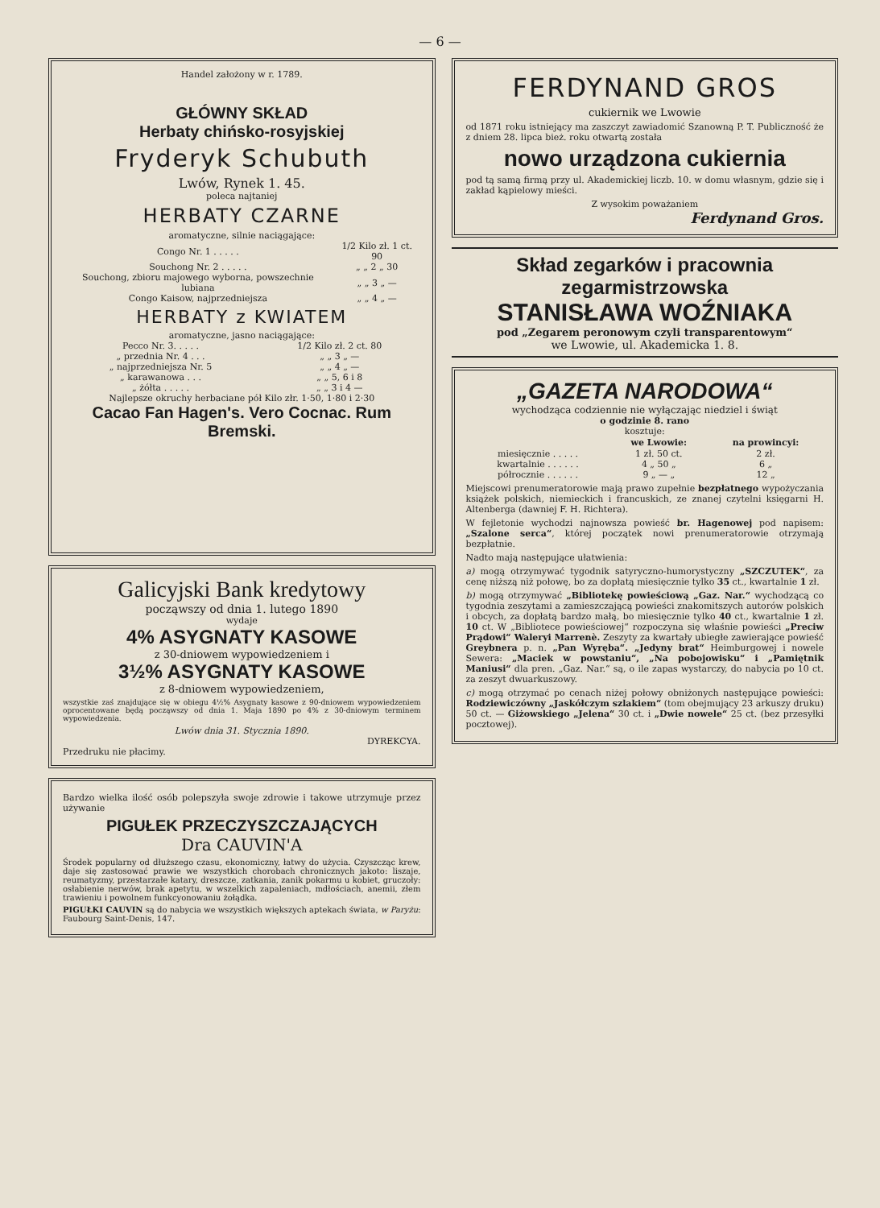— 6 —
Handel założony w r. 1789.
GŁÓWNY SKŁAD
Herbaty chińsko-rosyjskiej
Fryderyk Schubuth
Lwów, Rynek 1. 45.
poleca najtaniej
HERBATY CZARNE
aromatyczne, silnie naciągające:
| Congo Nr. 1 . . . . . | 1/2 Kilo zł. 1 ct. 90 |
| Souchong Nr. 2 . . . . . | „ „ 2 „ 30 |
| Souchong, zbioru majowego wyborna, powszechnie lubiana | „ „ 3 „ — |
| Congo Kaisow, najprzedniejsza | „ „ 4 „ — |
HERBATY z KWIATEM
aromatyczne, jasno naciągające:
| Pecco Nr. 3. . . . . | 1/2 Kilo zł. 2 ct. 80 |
| „ przednia Nr. 4 . . . | „ „ 3 „ — |
| „ najprzedniejsza Nr. 5 | „ „ 4 „ — |
| „ karawanowa . . . | „ „ 5, 6 i 8 |
| „ żółta . . . . . | „ „ 3 i 4 — |
Najlepsze okruchy herbaciane pół Kilo złr. 1·50, 1·80 i 2·30
Cacao Fan Hagen's. Vero Cocnac. Rum Bremski.
Galicyjski Bank kredytowy
począwszy od dnia 1. lutego 1890
wydaje
4% ASYGNATY KASOWE
z 30-dniowem wypowiedzeniem i
3½% ASYGNATY KASOWE
z 8-dniowem wypowiedzeniem,
wszystkie zaś znajdujące się w obiegu 4½% Asygnaty kasowe z 90-dniowem wypowiedzeniem oprocentowane będą począwszy od dnia 1. Maja 1890 po 4% z 30-dniowym terminem wypowiedzenia.
Lwów dnia 31. Stycznia 1890.
DYREKCYA.
Przedruku nie płacimy.
Bardzo wielka ilość osób polepszyła swoje zdrowie i takowe utrzymuje przez używanie
PIGUŁEK PRZECZYSZCZAJĄCYCH
Dra CAUVIN'A
Środek popularny od dłuższego czasu, ekonomiczny, łatwy do użycia. Czyszcząc krew, daje się zastosować prawie we wszystkich chorobach chronicznych jakoto: liszaje, reumatyzmy, przestarzałe katary, dreszcze, zatkania, zanik pokarmu u kobiet, gruczoły: osłabienie nerwów, brak apetytu, w wszelkich zapaleniach, mdłościach, anemii, złem trawieniu i powolnem funkcyonowaniu żołądka.
PIGUŁKI CAUVIN są do nabycia we wszystkich większych aptekach świata, w Paryżu: Faubourg Saint-Denis, 147.
FERDYNAND GROS
cukiernik we Lwowie
od 1871 roku istniejący ma zaszczyt zawiadomić Szanowną P. T. Publiczność że z dniem 28. lipca bież. roku otwartą została
nowo urządzona cukiernia
pod tą samą firmą przy ul. Akademickiej liczb. 10. w domu własnym, gdzie się i zakład kąpielowy mieści.
Z wysokim poważaniem
Ferdynand Gros.
Skład zegarków i pracownia zegarmistrzowska
STANISŁAWA WOŹNIAKA
pod „Zegarem peronowym czyli transparentowym“
we Lwowie, ul. Akademicka 1. 8.
„GAZETA NARODOWA“
wychodząca codziennie nie wyłączając niedziel i świąt
o godzinie 8. rano
kosztuje:
| | we Lwowie: | na prowincyi: |
| --- | --- | --- |
| miesięcznie . . . . . | 1 zł. 50 ct. | 2 zł. |
| kwartalnie . . . . . . | 4 „ 50 „ | 6 „ |
| półrocznie . . . . . . | 9 „ — „ | 12 „ |
Miejscowi prenumeratorowie mają prawo zupełnie bezpłatnego wypożyczania książek polskich, niemieckich i francuskich, ze znanej czytelni księgarni H. Altenberga (dawniej F. H. Richtera).
W fejletonie wychodzi najnowsza powieść br. Hagenowej pod napisem: „Szalone serca“, której początek nowi prenumeratorowie otrzymają bezpłatnie.
Nadto mają następujące ułatwienia:
a) mogą otrzymywać tygodnik satyryczno-humorystyczny „SZCZUTEK“, za cenę niższą niż połowę, bo za dopłatą miesięcznie tylko 35 ct., kwartalnie 1 zł.
b) mogą otrzymywać „Bibliotekę powieściową „Gaz. Nar.“ wychodzącą co tygodnia zeszytami a zamieszczającą powieści znakomitszych autorów polskich i obcych, za dopłatą bardzo małą, bo miesięcznie tylko 40 ct., kwartalnie 1 zł. 10 ct. W „Bibliotece powieściowej“ rozpoczyna się właśnie powieści „Preciw Prądowi“ Waleryi Marrenè. Zeszyty za kwartały ubiegłe zawierające powieść Greybnera p. n. „Pan Wyręba“. „Jedyny brat“ Heimburgowej i nowele Sewera: „Maciek w powstaniu“, „Na pobojowisku“ i „Pamiętnik Maniusi“ dla pren. „Gaz. Nar.“ są, o ile zapas wystarczy, do nabycia po 10 ct. za zeszyt dwuarkuszowy.
c) mogą otrzymać po cenach niżej połowy obniżonych następujące powieści: Rodziewiczówny „Jaskółczym szlakiem“ (tom obejmujący 23 arkuszy druku) 50 ct. — Giżowskiego „Jelena“ 30 ct. i „Dwie nowele“ 25 ct. (bez przesyłki pocztowej).